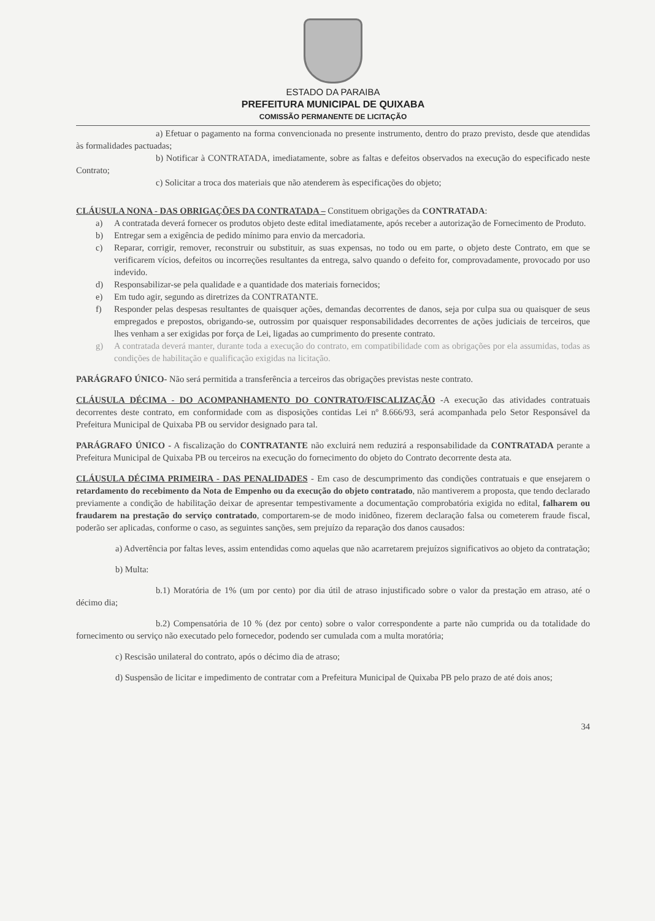ESTADO DA PARAIBA
PREFEITURA MUNICIPAL DE QUIXABA
COMISSÃO PERMANENTE DE LICITAÇÃO
a) Efetuar o pagamento na forma convencionada no presente instrumento, dentro do prazo previsto, desde que atendidas às formalidades pactuadas;
b) Notificar à CONTRATADA, imediatamente, sobre as faltas e defeitos observados na execução do especificado neste Contrato;
c) Solicitar a troca dos materiais que não atenderem às especificações do objeto;
CLÁUSULA NONA - DAS OBRIGAÇÕES DA CONTRATADA – Constituem obrigações da CONTRATADA:
a) A contratada deverá fornecer os produtos objeto deste edital imediatamente, após receber a autorização de Fornecimento de Produto.
b) Entregar sem a exigência de pedido mínimo para envio da mercadoria.
c) Reparar, corrigir, remover, reconstruir ou substituir, as suas expensas, no todo ou em parte, o objeto deste Contrato, em que se verificarem vícios, defeitos ou incorreções resultantes da entrega, salvo quando o defeito for, comprovadamente, provocado por uso indevido.
d) Responsabilizar-se pela qualidade e a quantidade dos materiais fornecidos;
e) Em tudo agir, segundo as diretrizes da CONTRATANTE.
f) Responder pelas despesas resultantes de quaisquer ações, demandas decorrentes de danos, seja por culpa sua ou quaisquer de seus empregados e prepostos, obrigando-se, outrossim por quaisquer responsabilidades decorrentes de ações judiciais de terceiros, que lhes venham a ser exigidas por força de Lei, ligadas ao cumprimento do presente contrato.
g) A contratada deverá manter, durante toda a execução do contrato, em compatibilidade com as obrigações por ela assumidas, todas as condições de habilitação e qualificação exigidas na licitação.
PARÁGRAFO ÚNICO- Não será permitida a transferência a terceiros das obrigações previstas neste contrato.
CLÁUSULA DÉCIMA - DO ACOMPANHAMENTO DO CONTRATO/FISCALIZAÇÃO -A execução das atividades contratuais decorrentes deste contrato, em conformidade com as disposições contidas Lei nº 8.666/93, será acompanhada pelo Setor Responsável da Prefeitura Municipal de Quixaba PB ou servidor designado para tal.
PARÁGRAFO ÚNICO - A fiscalização do CONTRATANTE não excluirá nem reduzirá a responsabilidade da CONTRATADA perante a Prefeitura Municipal de Quixaba PB ou terceiros na execução do fornecimento do objeto do Contrato decorrente desta ata.
CLÁUSULA DÉCIMA PRIMEIRA - DAS PENALIDADES - Em caso de descumprimento das condições contratuais e que ensejarem o retardamento do recebimento da Nota de Empenho ou da execução do objeto contratado, não mantiverem a proposta, que tendo declarado previamente a condição de habilitação deixar de apresentar tempestivamente a documentação comprobatória exigida no edital, falharem ou fraudarem na prestação do serviço contratado, comportarem-se de modo inidôneo, fizerem declaração falsa ou cometerem fraude fiscal, poderão ser aplicadas, conforme o caso, as seguintes sanções, sem prejuízo da reparação dos danos causados:
a) Advertência por faltas leves, assim entendidas como aquelas que não acarretarem prejuízos significativos ao objeto da contratação;
b) Multa:
b.1) Moratória de 1% (um por cento) por dia útil de atraso injustificado sobre o valor da prestação em atraso, até o décimo dia;
b.2) Compensatória de 10 % (dez por cento) sobre o valor correspondente a parte não cumprida ou da totalidade do fornecimento ou serviço não executado pelo fornecedor, podendo ser cumulada com a multa moratória;
c) Rescisão unilateral do contrato, após o décimo dia de atraso;
d) Suspensão de licitar e impedimento de contratar com a Prefeitura Municipal de Quixaba PB pelo prazo de até dois anos;
34